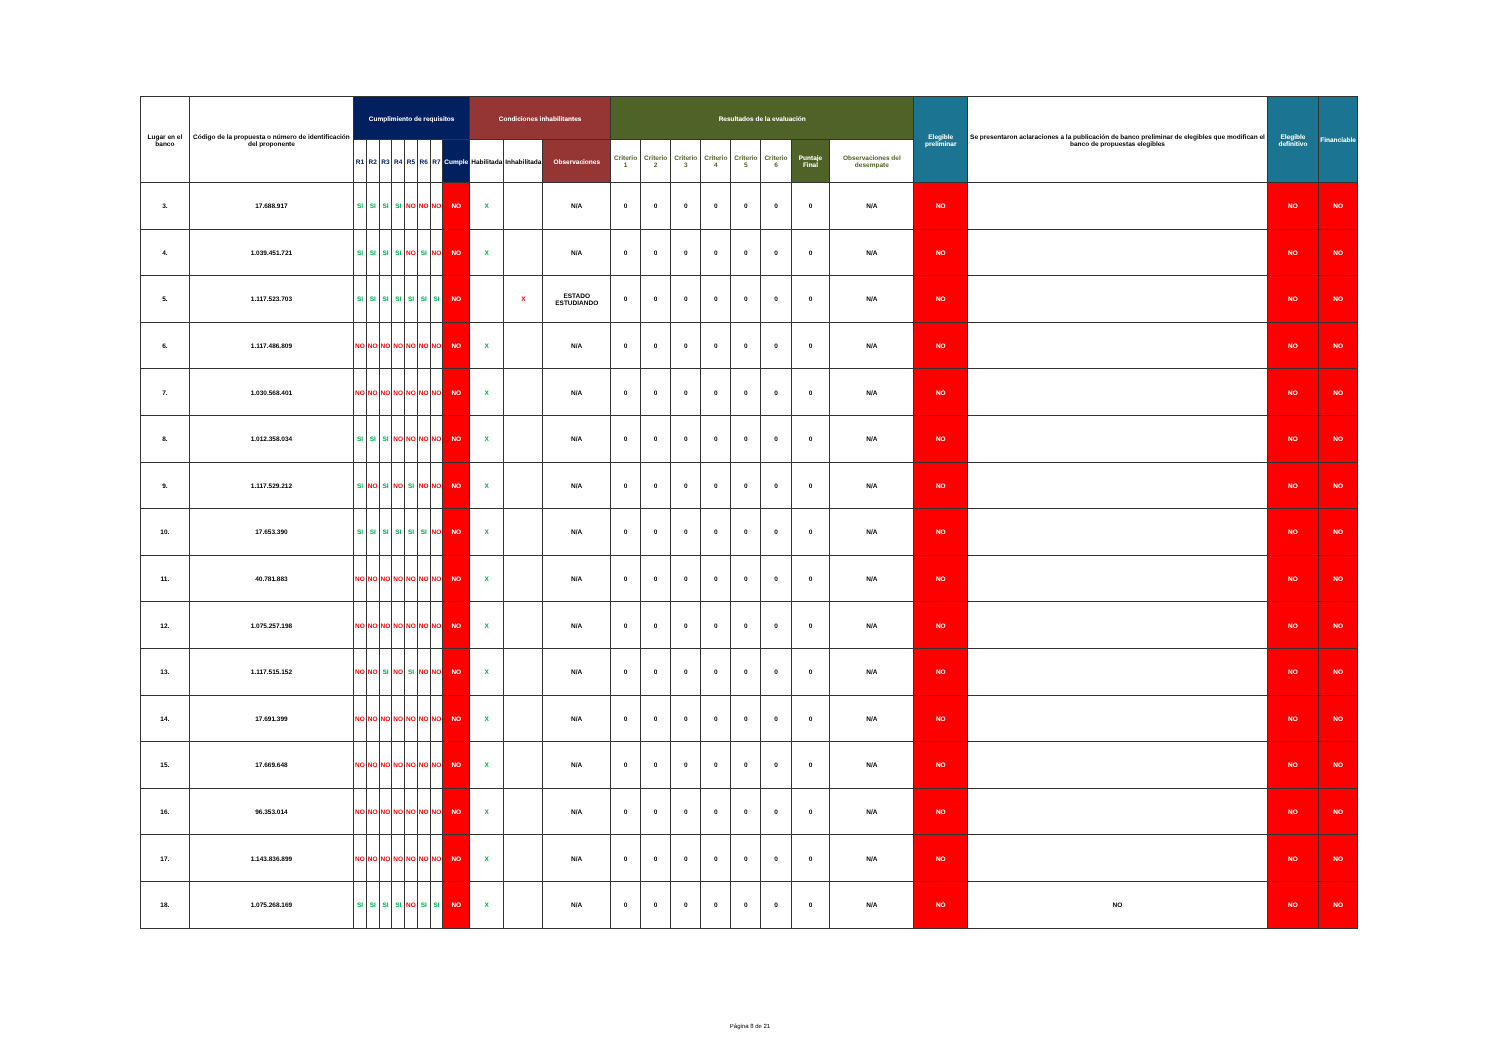| Lugar en el banco | Código de la propuesta o número de identificación del proponente | Cumplimiento de requisitos | | | | | | | | Condiciones inhabilitantes | | | Resultados de la evaluación | | | | | | | | Elegible preliminar | Se presentaron aclaraciones a la publicación de banco preliminar de elegibles que modifican el banco de propuestas elegibles | Elegible definitivo | Financiable |
| --- | --- | --- | --- | --- | --- | --- | --- | --- | --- | --- | --- | --- | --- | --- | --- | --- | --- | --- | --- | --- | --- | --- | --- | --- |
| | | R1 | R2 | R3 | R4 | R5 | R6 | R7 | Cumple | Habilitada | Inhabilitada | Observaciones | Criterio 1 | Criterio 2 | Criterio 3 | Criterio 4 | Criterio 5 | Criterio 6 | Puntaje Final | Observaciones del desempate | | | | |
| 3. | 17.688.917 | SI | SI | SI | SI | NO | NO | NO | NO | X | | N/A | 0 | 0 | 0 | 0 | 0 | 0 | 0 | N/A | NO | | NO | NO |
| 4. | 1.039.451.721 | SI | SI | SI | SI | NO | SI | NO | NO | X | | N/A | 0 | 0 | 0 | 0 | 0 | 0 | 0 | N/A | NO | | NO | NO |
| 5. | 1.117.523.703 | SI | SI | SI | SI | SI | SI | SI | NO | | X | ESTADO ESTUDIANDO | 0 | 0 | 0 | 0 | 0 | 0 | 0 | N/A | NO | | NO | NO |
| 6. | 1.117.486.809 | NO | NO | NO | NO | NO | NO | NO | NO | X | | N/A | 0 | 0 | 0 | 0 | 0 | 0 | 0 | N/A | NO | | NO | NO |
| 7. | 1.030.568.401 | NO | NO | NO | NO | NO | NO | NO | NO | X | | N/A | 0 | 0 | 0 | 0 | 0 | 0 | 0 | N/A | NO | | NO | NO |
| 8. | 1.012.358.034 | SI | SI | SI | NO | NO | NO | NO | NO | X | | N/A | 0 | 0 | 0 | 0 | 0 | 0 | 0 | N/A | NO | | NO | NO |
| 9. | 1.117.529.212 | SI | NO | SI | NO | SI | NO | NO | NO | X | | N/A | 0 | 0 | 0 | 0 | 0 | 0 | 0 | N/A | NO | | NO | NO |
| 10. | 17.653.390 | SI | SI | SI | SI | SI | SI | NO | NO | X | | N/A | 0 | 0 | 0 | 0 | 0 | 0 | 0 | N/A | NO | | NO | NO |
| 11. | 40.781.883 | NO | NO | NO | NO | NO | NO | NO | NO | X | | N/A | 0 | 0 | 0 | 0 | 0 | 0 | 0 | N/A | NO | | NO | NO |
| 12. | 1.075.257.198 | NO | NO | NO | NO | NO | NO | NO | NO | X | | N/A | 0 | 0 | 0 | 0 | 0 | 0 | 0 | N/A | NO | | NO | NO |
| 13. | 1.117.515.152 | NO | NO | SI | NO | SI | NO | NO | NO | X | | N/A | 0 | 0 | 0 | 0 | 0 | 0 | 0 | N/A | NO | | NO | NO |
| 14. | 17.691.399 | NO | NO | NO | NO | NO | NO | NO | NO | X | | N/A | 0 | 0 | 0 | 0 | 0 | 0 | 0 | N/A | NO | | NO | NO |
| 15. | 17.669.648 | NO | NO | NO | NO | NO | NO | NO | NO | X | | N/A | 0 | 0 | 0 | 0 | 0 | 0 | 0 | N/A | NO | | NO | NO |
| 16. | 96.353.014 | NO | NO | NO | NO | NO | NO | NO | NO | X | | N/A | 0 | 0 | 0 | 0 | 0 | 0 | 0 | N/A | NO | | NO | NO |
| 17. | 1.143.836.899 | NO | NO | NO | NO | NO | NO | NO | NO | X | | N/A | 0 | 0 | 0 | 0 | 0 | 0 | 0 | N/A | NO | | NO | NO |
| 18. | 1.075.268.169 | SI | SI | SI | SI | NO | SI | SI | NO | X | | N/A | 0 | 0 | 0 | 0 | 0 | 0 | 0 | N/A | NO | NO | NO | NO |
Página 8 de 21